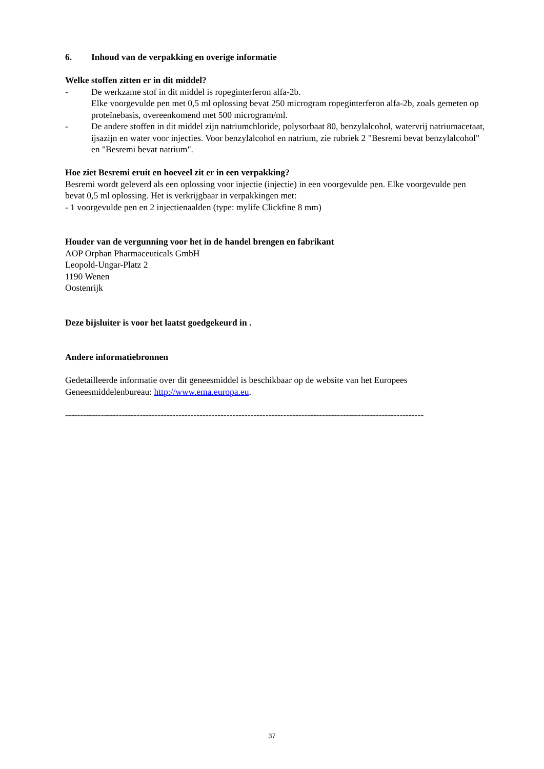6. Inhoud van de verpakking en overige informatie
Welke stoffen zitten er in dit middel?
- De werkzame stof in dit middel is ropeginterferon alfa-2b.
Elke voorgevulde pen met 0,5 ml oplossing bevat 250 microgram ropeginterferon alfa-2b, zoals gemeten op proteïnebasis, overeenkomend met 500 microgram/ml.
- De andere stoffen in dit middel zijn natriumchloride, polysorbaat 80, benzylalcohol, watervrij natriumacetaat, ijsazijn en water voor injecties. Voor benzylalcohol en natrium, zie rubriek 2 "Besremi bevat benzylalcohol" en "Besremi bevat natrium".
Hoe ziet Besremi eruit en hoeveel zit er in een verpakking?
Besremi wordt geleverd als een oplossing voor injectie (injectie) in een voorgevulde pen. Elke voorgevulde pen bevat 0,5 ml oplossing. Het is verkrijgbaar in verpakkingen met:
- 1 voorgevulde pen en 2 injectienaalden (type: mylife Clickfine 8 mm)
Houder van de vergunning voor het in de handel brengen en fabrikant
AOP Orphan Pharmaceuticals GmbH
Leopold-Ungar-Platz 2
1190 Wenen
Oostenrijk
Deze bijsluiter is voor het laatst goedgekeurd in .
Andere informatiebronnen
Gedetailleerde informatie over dit geneesmiddel is beschikbaar op de website van het Europees Geneesmiddelenbureau: http://www.ema.europa.eu.
------------------------------------------------------------------------------------------------------------------------
37